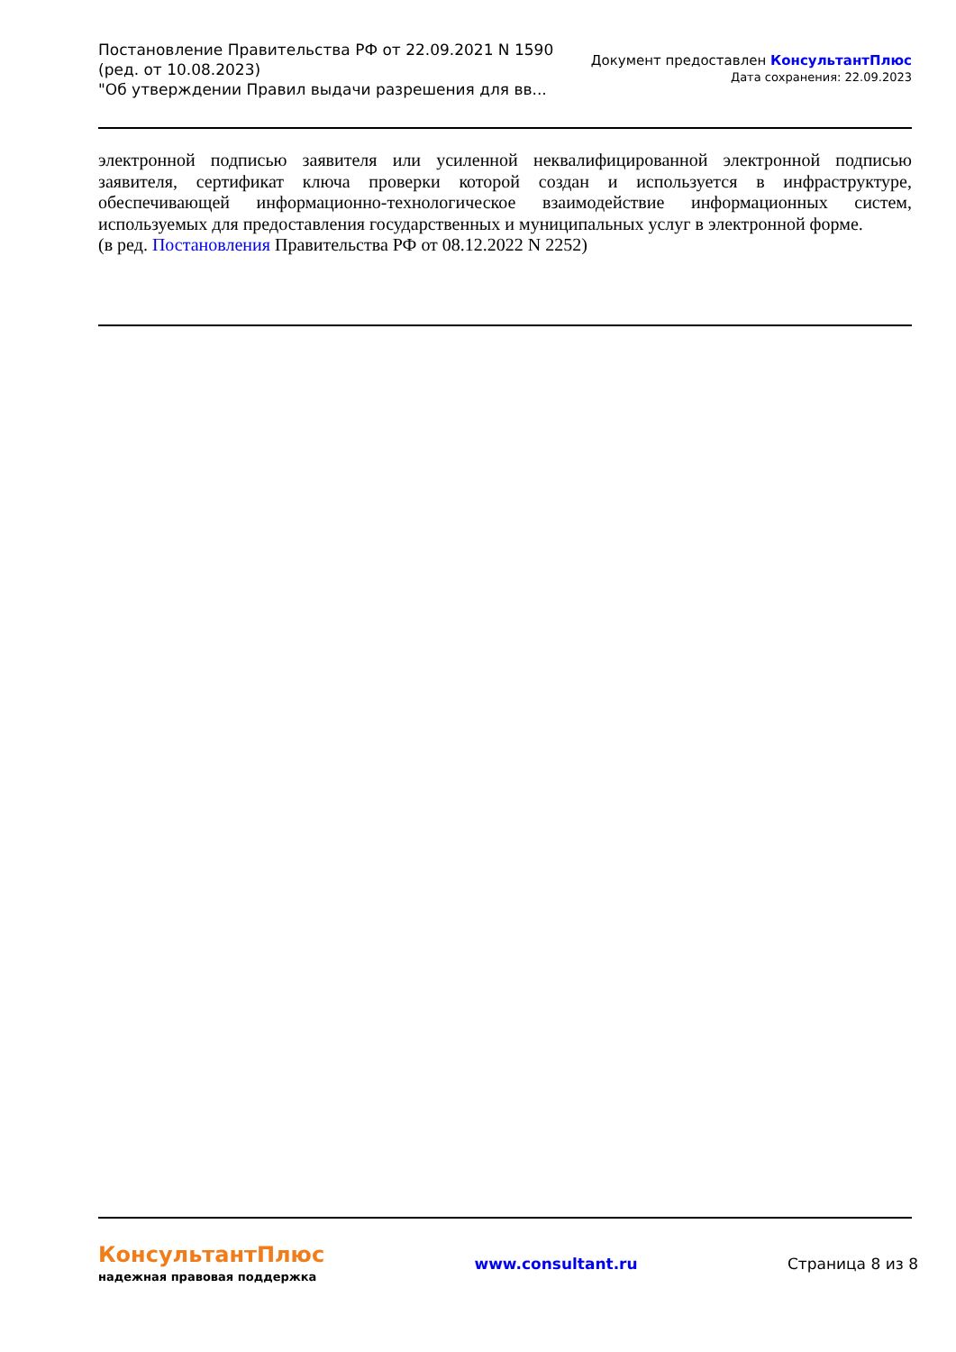Постановление Правительства РФ от 22.09.2021 N 1590
(ред. от 10.08.2023)
"Об утверждении Правил выдачи разрешения для вв...
Документ предоставлен КонсультантПлюс
Дата сохранения: 22.09.2023
электронной подписью заявителя или усиленной неквалифицированной электронной подписью заявителя, сертификат ключа проверки которой создан и используется в инфраструктуре, обеспечивающей информационно-технологическое взаимодействие информационных систем, используемых для предоставления государственных и муниципальных услуг в электронной форме.
(в ред. Постановления Правительства РФ от 08.12.2022 N 2252)
КонсультантПлюс
надежная правовая поддержка
www.consultant.ru Страница 8 из 8